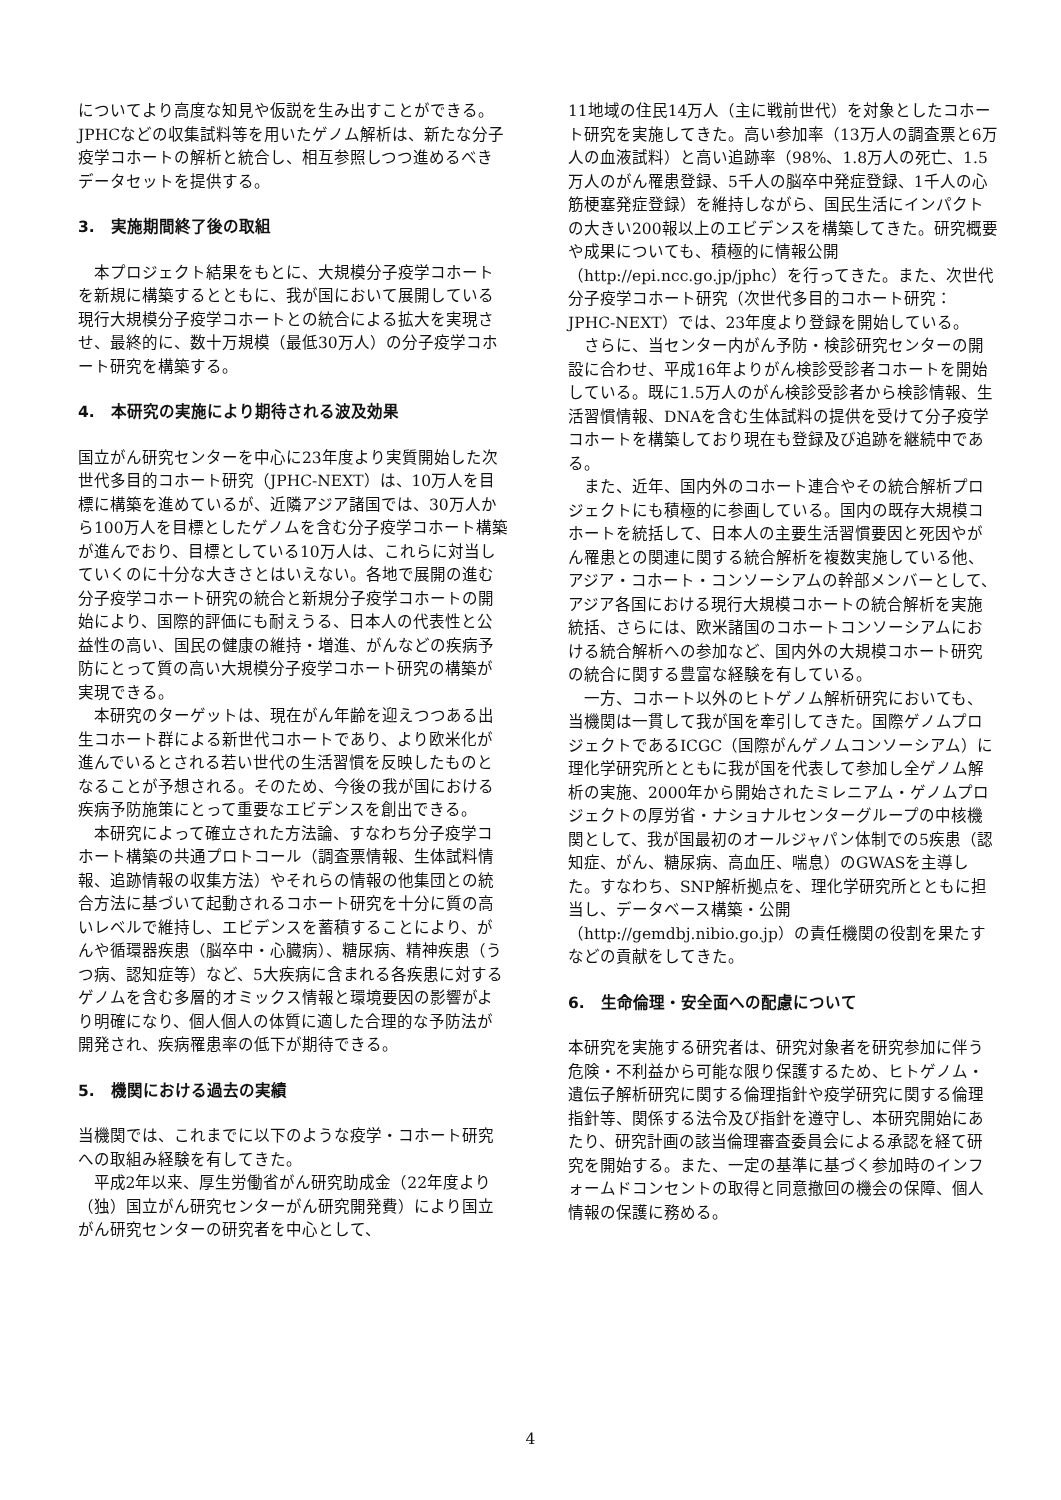についてより高度な知見や仮説を生み出すことができる。JPHCなどの収集試料等を用いたゲノム解析は、新たな分子疫学コホートの解析と統合し、相互参照しつつ進めるべきデータセットを提供する。
3.　実施期間終了後の取組
本プロジェクト結果をもとに、大規模分子疫学コホートを新規に構築するとともに、我が国において展開している現行大規模分子疫学コホートとの統合による拡大を実現させ、最終的に、数十万規模（最低30万人）の分子疫学コホート研究を構築する。
4.　本研究の実施により期待される波及効果
国立がん研究センターを中心に23年度より実質開始した次世代多目的コホート研究（JPHC-NEXT）は、10万人を目標に構築を進めているが、近隣アジア諸国では、30万人から100万人を目標としたゲノムを含む分子疫学コホート構築が進んでおり、目標としている10万人は、これらに対当していくのに十分な大きさとはいえない。各地で展開の進む分子疫学コホート研究の統合と新規分子疫学コホートの開始により、国際的評価にも耐えうる、日本人の代表性と公益性の高い、国民の健康の維持・増進、がんなどの疾病予防にとって質の高い大規模分子疫学コホート研究の構築が実現できる。
本研究のターゲットは、現在がん年齢を迎えつつある出生コホート群による新世代コホートであり、より欧米化が進んでいるとされる若い世代の生活習慣を反映したものとなることが予想される。そのため、今後の我が国における疾病予防施策にとって重要なエビデンスを創出できる。
本研究によって確立された方法論、すなわち分子疫学コホート構築の共通プロトコール（調査票情報、生体試料情報、追跡情報の収集方法）やそれらの情報の他集団との統合方法に基づいて起動されるコホート研究を十分に質の高いレベルで維持し、エビデンスを蓄積することにより、がんや循環器疾患（脳卒中・心臓病）、糖尿病、精神疾患（うつ病、認知症等）など、5大疾病に含まれる各疾患に対するゲノムを含む多層的オミックス情報と環境要因の影響がより明確になり、個人個人の体質に適した合理的な予防法が開発され、疾病罹患率の低下が期待できる。
5.　機関における過去の実績
当機関では、これまでに以下のような疫学・コホート研究への取組み経験を有してきた。
平成2年以来、厚生労働省がん研究助成金（22年度より（独）国立がん研究センターがん研究開発費）により国立がん研究センターの研究者を中心として、
11地域の住民14万人（主に戦前世代）を対象としたコホート研究を実施してきた。高い参加率（13万人の調査票と6万人の血液試料）と高い追跡率（98%、1.8万人の死亡、1.5万人のがん罹患登録、5千人の脳卒中発症登録、1千人の心筋梗塞発症登録）を維持しながら、国民生活にインパクトの大きい200報以上のエビデンスを構築してきた。研究概要や成果についても、積極的に情報公開（http://epi.ncc.go.jp/jphc）を行ってきた。また、次世代分子疫学コホート研究（次世代多目的コホート研究：JPHC-NEXT）では、23年度より登録を開始している。
さらに、当センター内がん予防・検診研究センターの開設に合わせ、平成16年よりがん検診受診者コホートを開始している。既に1.5万人のがん検診受診者から検診情報、生活習慣情報、DNAを含む生体試料の提供を受けて分子疫学コホートを構築しており現在も登録及び追跡を継続中である。
また、近年、国内外のコホート連合やその統合解析プロジェクトにも積極的に参画している。国内の既存大規模コホートを統括して、日本人の主要生活習慣要因と死因やがん罹患との関連に関する統合解析を複数実施している他、アジア・コホート・コンソーシアムの幹部メンバーとして、アジア各国における現行大規模コホートの統合解析を実施統括、さらには、欧米諸国のコホートコンソーシアムにおける統合解析への参加など、国内外の大規模コホート研究の統合に関する豊富な経験を有している。
一方、コホート以外のヒトゲノム解析研究においても、当機関は一貫して我が国を牽引してきた。国際ゲノムプロジェクトであるICGC（国際がんゲノムコンソーシアム）に理化学研究所とともに我が国を代表して参加し全ゲノム解析の実施、2000年から開始されたミレニアム・ゲノムプロジェクトの厚労省・ナショナルセンターグループの中核機関として、我が国最初のオールジャパン体制での5疾患（認知症、がん、糖尿病、高血圧、喘息）のGWASを主導した。すなわち、SNP解析拠点を、理化学研究所とともに担当し、データベース構築・公開（http://gemdbj.nibio.go.jp）の責任機関の役割を果たすなどの貢献をしてきた。
6.　生命倫理・安全面への配慮について
本研究を実施する研究者は、研究対象者を研究参加に伴う危険・不利益から可能な限り保護するため、ヒトゲノム・遺伝子解析研究に関する倫理指針や疫学研究に関する倫理指針等、関係する法令及び指針を遵守し、本研究開始にあたり、研究計画の該当倫理審査委員会による承認を経て研究を開始する。また、一定の基準に基づく参加時のインフォームドコンセントの取得と同意撤回の機会の保障、個人情報の保護に務める。
4